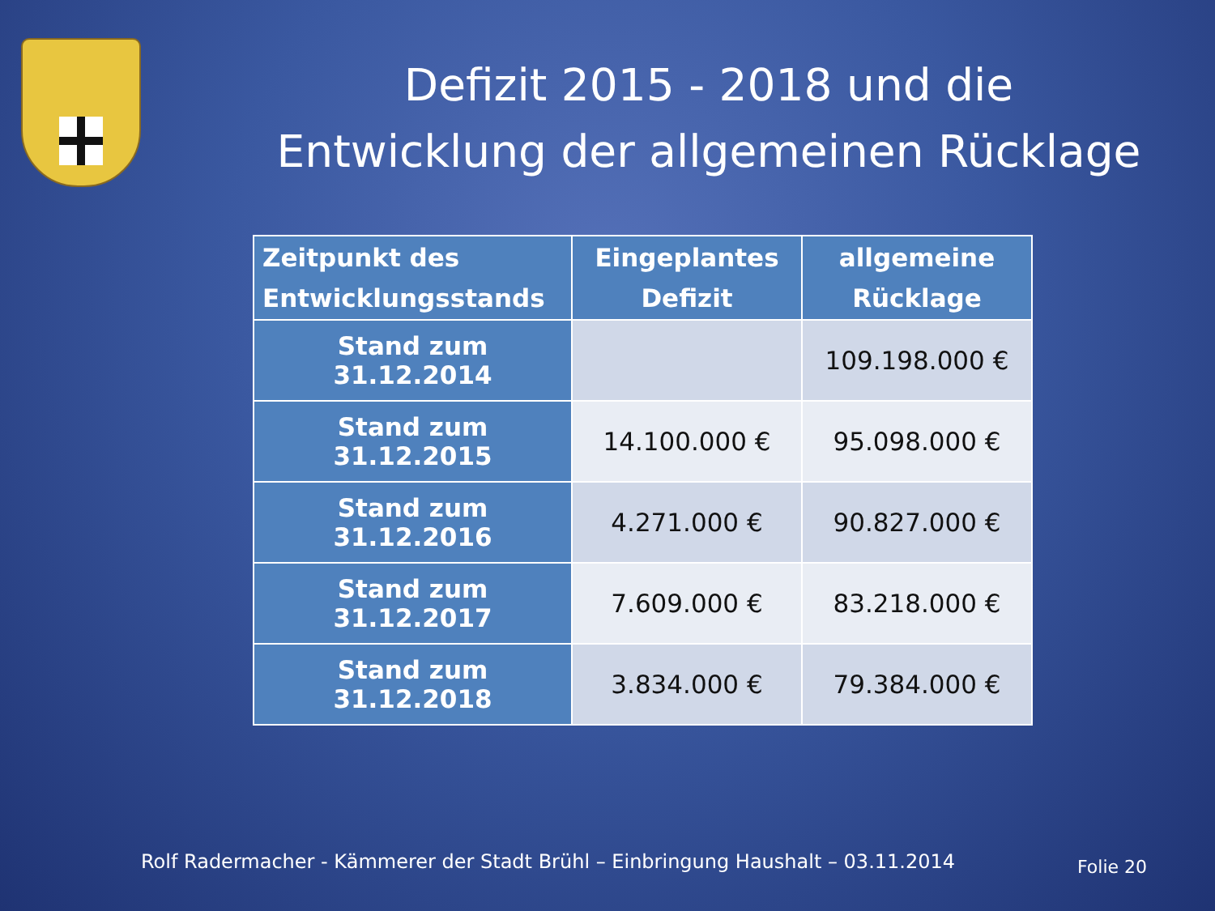Defizit 2015 - 2018 und die
Entwicklung der allgemeinen Rücklage
| Zeitpunkt des Entwicklungsstands | Eingeplantes Defizit | allgemeine Rücklage |
| --- | --- | --- |
| Stand zum 31.12.2014 | | 109.198.000 € |
| Stand zum 31.12.2015 | 14.100.000 € | 95.098.000 € |
| Stand zum 31.12.2016 | 4.271.000 € | 90.827.000 € |
| Stand zum 31.12.2017 | 7.609.000 € | 83.218.000 € |
| Stand zum 31.12.2018 | 3.834.000 € | 79.384.000 € |
Rolf Radermacher - Kämmerer der Stadt Brühl – Einbringung Haushalt – 03.11.2014
Folie 20